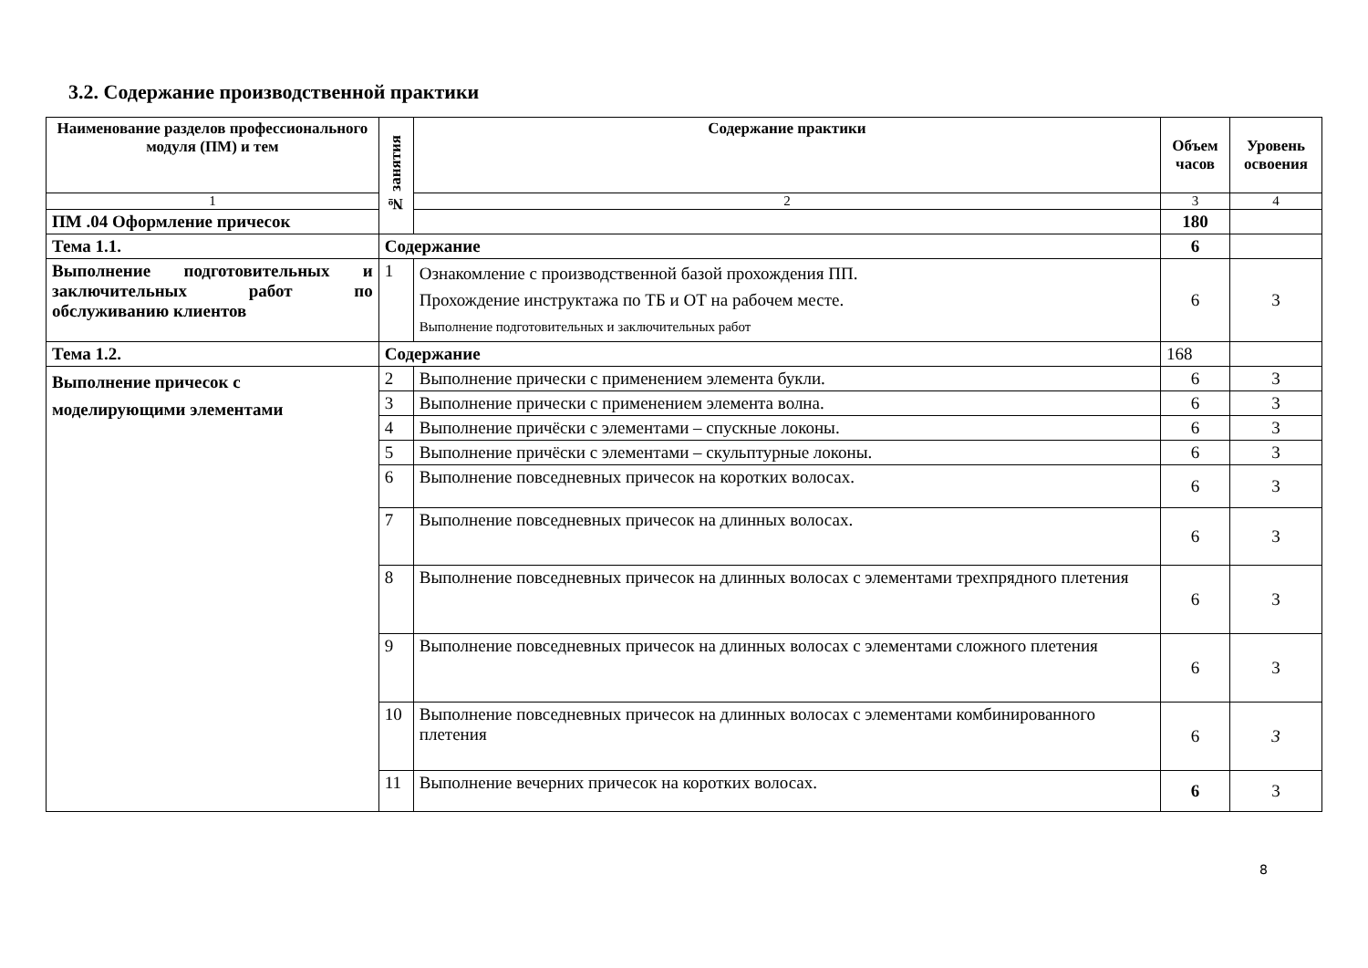3.2. Содержание производственной практики
| Наименование разделов профессионального модуля (ПМ) и тем | № занятия | Содержание практики | Объем часов | Уровень освоения |
| --- | --- | --- | --- | --- |
| 1 | | 2 | 3 | 4 |
| ПМ .04 Оформление причесок | | | 180 | |
| Тема 1.1. | Содержание | | 6 | |
| Выполнение подготовительных и заключительных работ по обслуживанию клиентов | 1 | Ознакомление с производственной базой прохождения ПП. Прохождение инструктажа по ТБ и ОТ на рабочем месте. Выполнение подготовительных и заключительных работ | 6 | 3 |
| Тема 1.2. | Содержание | | 168 | |
| Выполнение причесок с моделирующими элементами | 2 | Выполнение прически с применением элемента букли. | 6 | 3 |
| | 3 | Выполнение прически с применением элемента волна. | 6 | 3 |
| | 4 | Выполнение причёски с элементами – спускные локоны. | 6 | 3 |
| | 5 | Выполнение причёски с элементами – скульптурные локоны. | 6 | 3 |
| | 6 | Выполнение повседневных причесок на коротких волосах. | 6 | 3 |
| | 7 | Выполнение повседневных причесок на длинных волосах. | 6 | 3 |
| | 8 | Выполнение повседневных причесок на длинных волосах с элементами трехпрядного плетения | 6 | 3 |
| | 9 | Выполнение повседневных причесок на длинных волосах с элементами сложного плетения | 6 | 3 |
| | 10 | Выполнение повседневных причесок на длинных волосах с элементами комбинированного плетения | 6 | 3 |
| | 11 | Выполнение вечерних причесок на коротких волосах. | 6 | 3 |
8